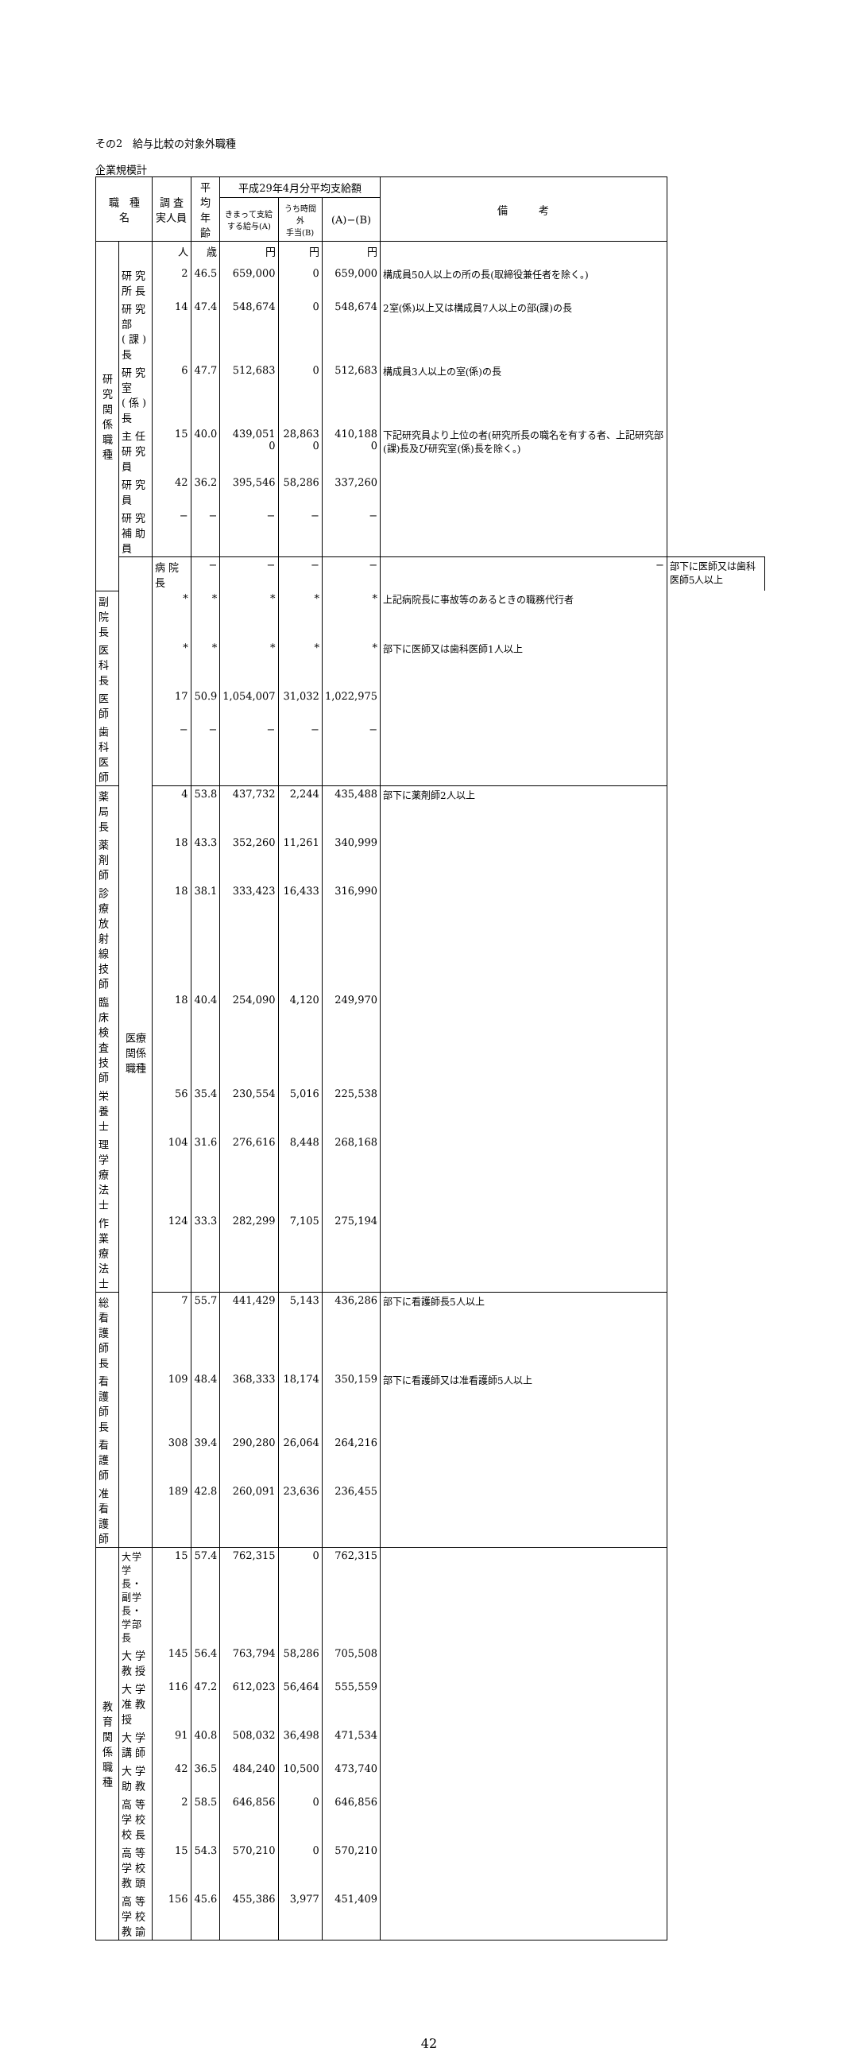その2　給与比較の対象外職種
企業規模計
| 職 種 名 | | 調 査 実人員 | 平 均 年 齢 | 平成29年4月分平均支給額 | | | 備 考 | |
| --- | --- | --- | --- | --- | --- | --- | --- | --- |
| | | | | きまって支給 する給与(A) | うち時間外 手当(B) | (A)−(B) | | |
| 研究関係職種 | | 人 | 歳 | 円 | 円 | 円 | | |
| | 研究所長 | 2 | 46.5 | 659,000 | 0 | 659,000 | 構成員50人以上の所の長(取締役兼任者を除く。) | |
| | 研究部(課)長 | 14 | 47.4 | 548,674 | 0 | 548,674 | 2室(係)以上又は構成員7人以上の部(課)の長 | |
| | 研究室(係)長 | 6 | 47.7 | 512,683 | 0 | 512,683 | 構成員3人以上の室(係)の長 | |
| | 主任研究員 | 15 | 40.0 | 439,051 0 | 28,863 0 | 410,188 0 | 下記研究員より上位の者(研究所長の職名を有する者、上記研究部(課)長及び研究室(係)長を除く。) | |
| | 研究員 | 42 | 36.2 | 395,546 | 58,286 | 337,260 | | |
| | 研究補助員 | − | − | − | − | − | | |
| | 医療関係職種 | 病院長 | − | − | − | − | − | 部下に医師又は歯科医師5人以上 |
| 副院長 | | * | * | * | * | * | 上記病院長に事故等のあるときの職務代行者 | |
| 医科長 | | * | * | * | * | * | 部下に医師又は歯科医師1人以上 | |
| 医師 | | 17 | 50.9 | 1,054,007 | 31,032 | 1,022,975 | | |
| 歯科医師 | | − | − | − | − | − | | |
| 薬局長 | | 4 | 53.8 | 437,732 | 2,244 | 435,488 | 部下に薬剤師2人以上 | |
| 薬剤師 | | 18 | 43.3 | 352,260 | 11,261 | 340,999 | | |
| 診療放射線技師 | | 18 | 38.1 | 333,423 | 16,433 | 316,990 | | |
| 臨床検査技師 | | 18 | 40.4 | 254,090 | 4,120 | 249,970 | | |
| 栄養士 | | 56 | 35.4 | 230,554 | 5,016 | 225,538 | | |
| 理学療法士 | | 104 | 31.6 | 276,616 | 8,448 | 268,168 | | |
| 作業療法士 | | 124 | 33.3 | 282,299 | 7,105 | 275,194 | | |
| 総看護師長 | | 7 | 55.7 | 441,429 | 5,143 | 436,286 | 部下に看護師長5人以上 | |
| 看護師長 | | 109 | 48.4 | 368,333 | 18,174 | 350,159 | 部下に看護師又は准看護師5人以上 | |
| 看護師 | | 308 | 39.4 | 290,280 | 26,064 | 264,216 | | |
| 准看護師 | | 189 | 42.8 | 260,091 | 23,636 | 236,455 | | |
| 教育関係職種 | 大学学長・ 副学長・学部長 | 15 | 57.4 | 762,315 | 0 | 762,315 | | |
| | 大学教授 | 145 | 56.4 | 763,794 | 58,286 | 705,508 | | |
| | 大学准教授 | 116 | 47.2 | 612,023 | 56,464 | 555,559 | | |
| | 大学講師 | 91 | 40.8 | 508,032 | 36,498 | 471,534 | | |
| | 大学助教 | 42 | 36.5 | 484,240 | 10,500 | 473,740 | | |
| | 高等学校校長 | 2 | 58.5 | 646,856 | 0 | 646,856 | | |
| | 高等学校教頭 | 15 | 54.3 | 570,210 | 0 | 570,210 | | |
| | 高等学校教諭 | 156 | 45.6 | 455,386 | 3,977 | 451,409 | | |
42